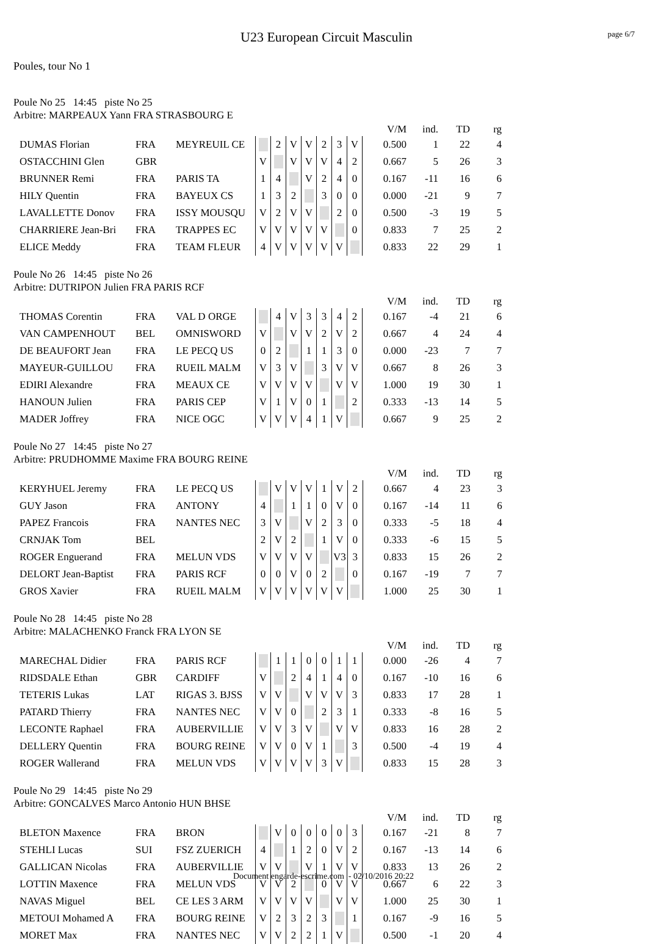U23 European Circuit Masculin
page 6/7
Poules, tour No 1
Poule No 25 14:45 piste No 25
Arbitre: MARPEAUX Yann FRA STRASBOURG E
| | | | | | | | | | | | V/M | ind. | TD | rg |
| DUMAS Florian | FRA | MEYREUIL CE | | 2 | V | V | 2 | 3 | V | | 0.500 | 1 | 22 | 4 |
| OSTACCHINI Glen | GBR | | V | | V | V | V | 4 | 2 | | 0.667 | 5 | 26 | 3 |
| BRUNNER Remi | FRA | PARIS TA | 1 | 4 | | V | 2 | 4 | 0 | | 0.167 | -11 | 16 | 6 |
| HILY Quentin | FRA | BAYEUX CS | 1 | 3 | 2 | | 3 | 0 | 0 | | 0.000 | -21 | 9 | 7 |
| LAVALLETTE Donov | FRA | ISSY MOUSQU | V | 2 | V | V | | 2 | 0 | | 0.500 | -3 | 19 | 5 |
| CHARRIERE Jean-Bri | FRA | TRAPPES EC | V | V | V | V | V | | 0 | | 0.833 | 7 | 25 | 2 |
| ELICE Meddy | FRA | TEAM FLEUR | 4 | V | V | V | V | V | | | 0.833 | 22 | 29 | 1 |
Poule No 26 14:45 piste No 26
Arbitre: DUTRIPON Julien FRA PARIS RCF
| | | | | | | | | | | | V/M | ind. | TD | rg |
| THOMAS Corentin | FRA | VAL D ORGE | | 4 | V | 3 | 3 | 4 | 2 | | 0.167 | -4 | 21 | 6 |
| VAN CAMPENHOUT | BEL | OMNISWORD | V | | V | V | 2 | V | 2 | | 0.667 | 4 | 24 | 4 |
| DE BEAUFORT Jean | FRA | LE PECQ US | 0 | 2 | | 1 | 1 | 3 | 0 | | 0.000 | -23 | 7 | 7 |
| MAYEUR-GUILLOU | FRA | RUEIL MALM | V | 3 | V | | 3 | V | V | | 0.667 | 8 | 26 | 3 |
| EDIRI Alexandre | FRA | MEAUX CE | V | V | V | V | | V | V | | 1.000 | 19 | 30 | 1 |
| HANOUN Julien | FRA | PARIS CEP | V | 1 | V | 0 | 1 | | 2 | | 0.333 | -13 | 14 | 5 |
| MADER Joffrey | FRA | NICE OGC | V | V | V | 4 | 1 | V | | | 0.667 | 9 | 25 | 2 |
Poule No 27 14:45 piste No 27
Arbitre: PRUDHOMME Maxime FRA BOURG REINE
| | | | | | | | | | | | V/M | ind. | TD | rg |
| KERYHUEL Jeremy | FRA | LE PECQ US | | V | V | V | 1 | V | 2 | | 0.667 | 4 | 23 | 3 |
| GUY Jason | FRA | ANTONY | 4 | | 1 | 1 | 0 | V | 0 | | 0.167 | -14 | 11 | 6 |
| PAPEZ Francois | FRA | NANTES NEC | 3 | V | | V | 2 | 3 | 0 | | 0.333 | -5 | 18 | 4 |
| CRNJAK Tom | BEL | | 2 | V | 2 | | 1 | V | 0 | | 0.333 | -6 | 15 | 5 |
| ROGER Enguerand | FRA | MELUN VDS | V | V | V | V | | V3 | 3 | | 0.833 | 15 | 26 | 2 |
| DELORT Jean-Baptist | FRA | PARIS RCF | 0 | 0 | V | 0 | 2 | | 0 | | 0.167 | -19 | 7 | 7 |
| GROS Xavier | FRA | RUEIL MALM | V | V | V | V | V | V | | | 1.000 | 25 | 30 | 1 |
Poule No 28 14:45 piste No 28
Arbitre: MALACHENKO Franck FRA LYON SE
| | | | | | | | | | | | V/M | ind. | TD | rg |
| MARECHAL Didier | FRA | PARIS RCF | | 1 | 1 | 0 | 0 | 1 | 1 | | 0.000 | -26 | 4 | 7 |
| RIDSDALE Ethan | GBR | CARDIFF | V | | 2 | 4 | 1 | 4 | 0 | | 0.167 | -10 | 16 | 6 |
| TETERIS Lukas | LAT | RIGAS 3. BJSS | V | V | | V | V | V | 3 | | 0.833 | 17 | 28 | 1 |
| PATARD Thierry | FRA | NANTES NEC | V | V | 0 | | 2 | 3 | 1 | | 0.333 | -8 | 16 | 5 |
| LECONTE Raphael | FRA | AUBERVILLIE | V | V | 3 | V | | V | V | | 0.833 | 16 | 28 | 2 |
| DELLERY Quentin | FRA | BOURG REINE | V | V | 0 | V | 1 | | 3 | | 0.500 | -4 | 19 | 4 |
| ROGER Wallerand | FRA | MELUN VDS | V | V | V | V | 3 | V | | | 0.833 | 15 | 28 | 3 |
Poule No 29 14:45 piste No 29
Arbitre: GONCALVES Marco Antonio HUN BHSE
| | | | | | | | | | | | V/M | ind. | TD | rg |
| BLETON Maxence | FRA | BRON | | V | 0 | 0 | 0 | 0 | 3 | | 0.167 | -21 | 8 | 7 |
| STEHLI Lucas | SUI | FSZ ZUERICH | 4 | | 1 | 2 | 0 | V | 2 | | 0.167 | -13 | 14 | 6 |
| GALLICAN Nicolas | FRA | AUBERVILLIE | V | V | | V | 1 | V | V | | 0.833 | 13 | 26 | 2 |
| LOTTIN Maxence | FRA | MELUN VDS | V | V | 2 | | 0 | V | V | | 0.667 | 6 | 22 | 3 |
| NAVAS Miguel | BEL | CE LES 3 ARM | V | V | V | V | | V | V | | 1.000 | 25 | 30 | 1 |
| METOUI Mohamed A | FRA | BOURG REINE | V | 2 | 3 | 2 | 3 | | 1 | | 0.167 | -9 | 16 | 5 |
| MORET Max | FRA | NANTES NEC | V | V | 2 | 2 | 1 | V | | | 0.500 | -1 | 20 | 4 |
Document engarde-escrime.com - 02/10/2016 20:22